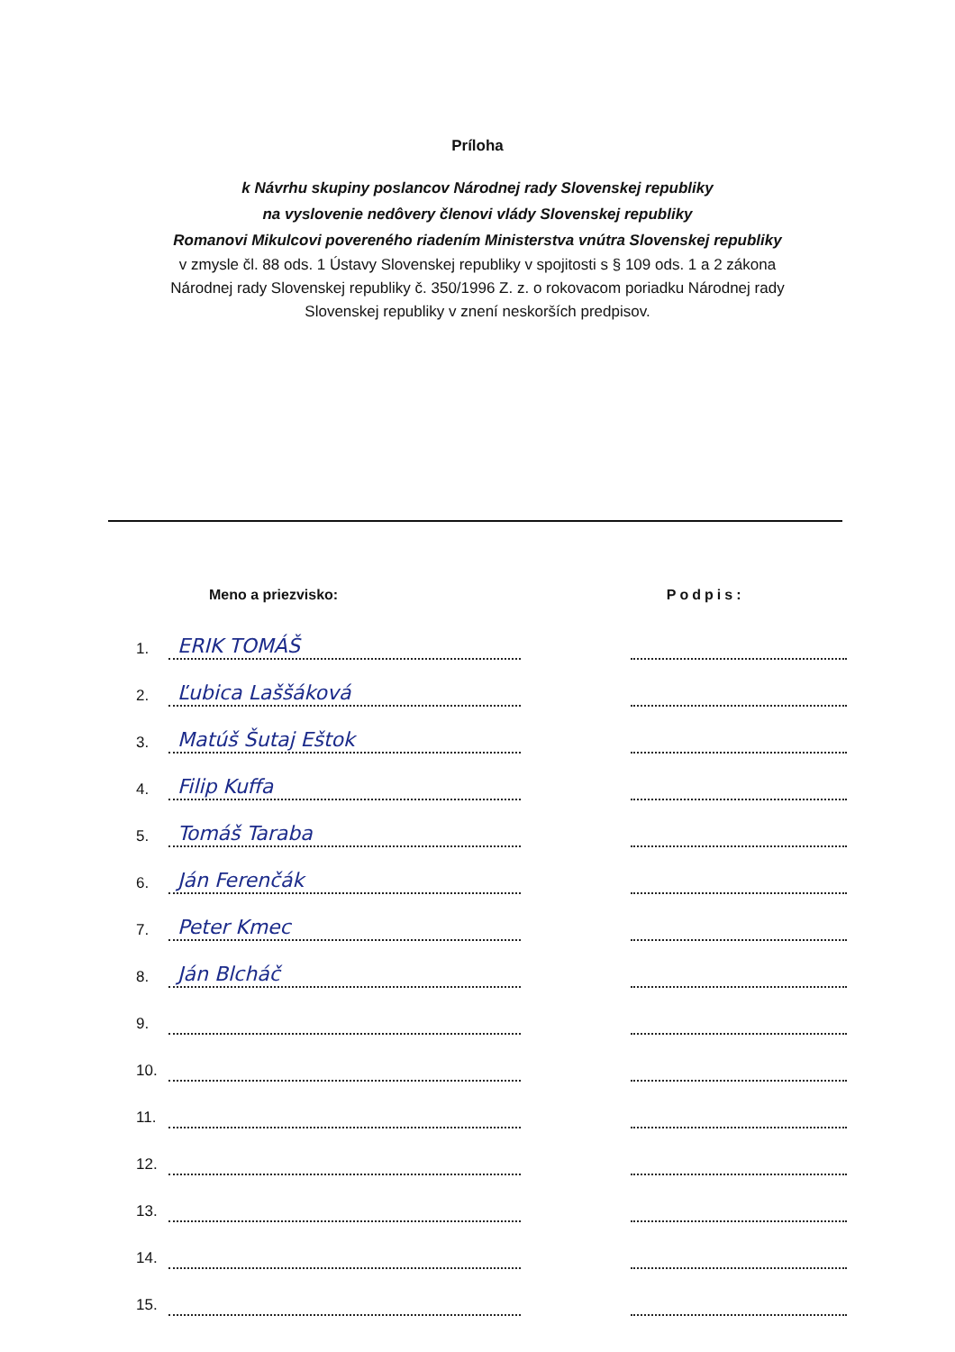Príloha
k Návrhu skupiny poslancov Národnej rady Slovenskej republiky
na vyslovenie nedôvery členovi vlády Slovenskej republiky
Romanovi Mikulcovi povereného riadením Ministerstva vnútra Slovenskej republiky
v zmysle čl. 88 ods. 1 Ústavy Slovenskej republiky v spojitosti s § 109 ods. 1 a 2 zákona
Národnej rady Slovenskej republiky č. 350/1996 Z. z. o rokovacom poriadku Národnej rady
Slovenskej republiky v znení neskorších predpisov.
| | Meno a priezvisko: | | Podpis: |
| --- | --- | --- | --- |
| 1. | ERIK TOMÁŠ | | |
| 2. | Ľubica Laššáková | | |
| 3. | Matúš Šutaj Eštok | | |
| 4. | Filip Kuffa | | |
| 5. | Tomáš Taraba | | |
| 6. | Ján Ferenčák | | |
| 7. | Peter Kmec | | |
| 8. | Ján Blcháč | | |
| 9. | | | |
| 10. | | | |
| 11. | | | |
| 12. | | | |
| 13. | | | |
| 14. | | | |
| 15. | | | |